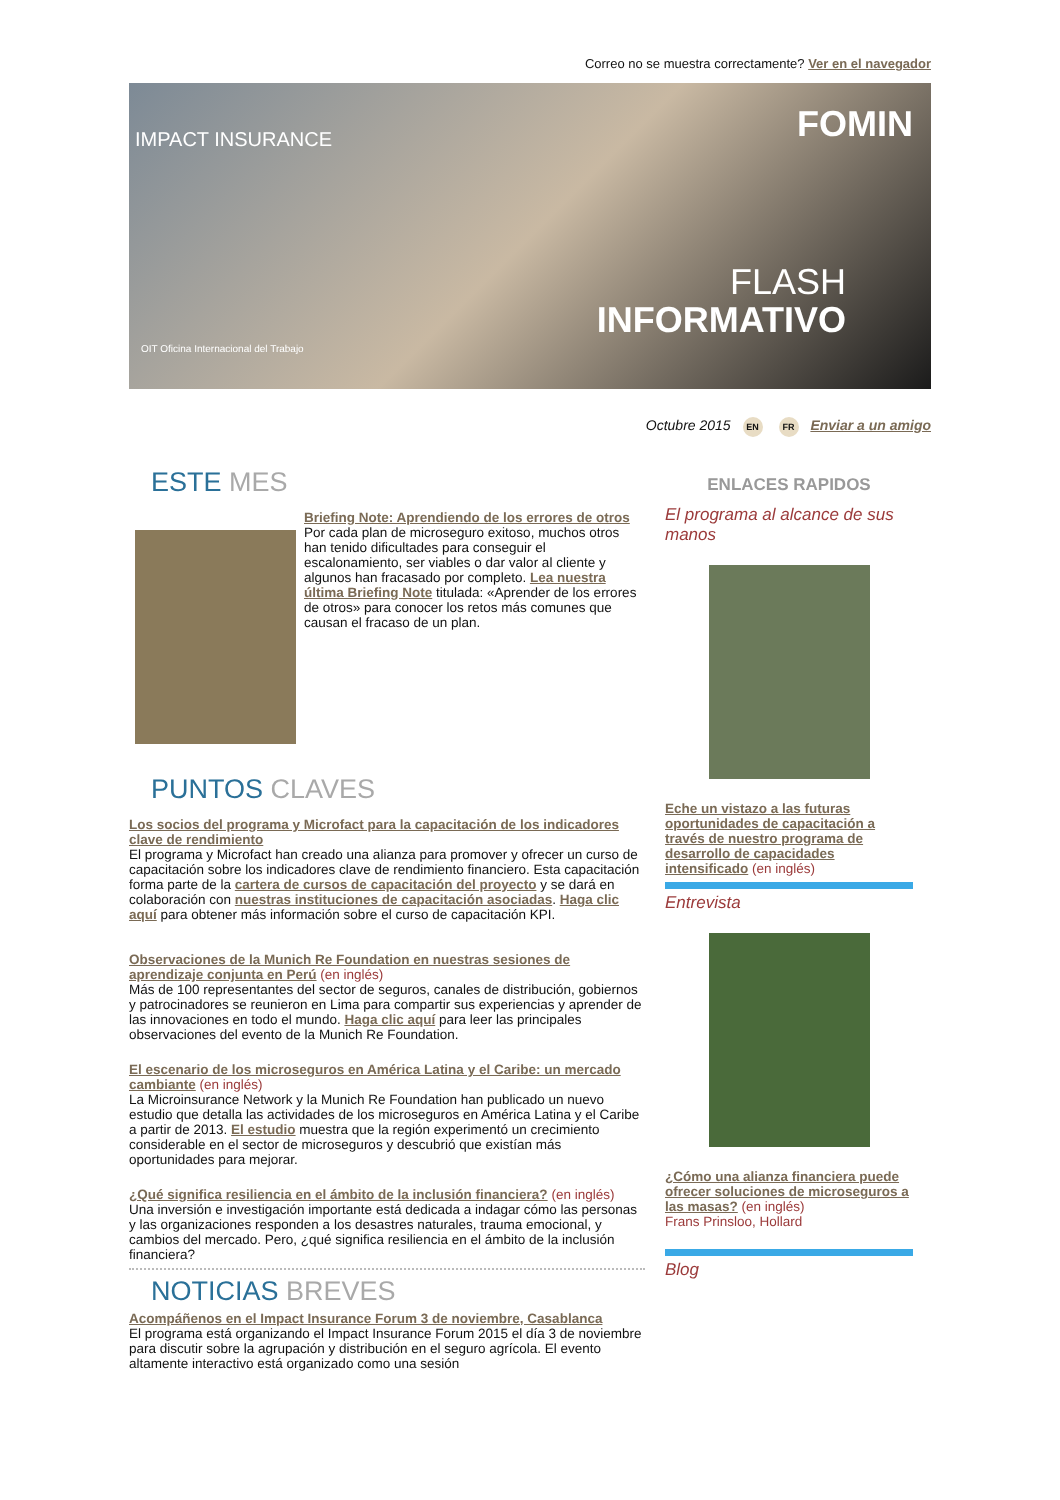Correo no se muestra correctamente? Ver en el navegador
IMPACT INSURANCE FOMIN
FLASH
INFORMATIVO
OIT Oficina Internacional del Trabajo
Octubre 2015 EN FR Enviar a un amigo
ESTE MES
Briefing Note: Aprendiendo de los errores de otros
Por cada plan de microseguro exitoso, muchos otros han tenido dificultades para conseguir el escalonamiento, ser viables o dar valor al cliente y algunos han fracasado por completo. Lea nuestra última Briefing Note titulada: «Aprender de los errores de otros» para conocer los retos más comunes que causan el fracaso de un plan.
PUNTOS CLAVES
Los socios del programa y Microfact para la capacitación de los indicadores clave de rendimiento
El programa y Microfact han creado una alianza para promover y ofrecer un curso de capacitación sobre los indicadores clave de rendimiento financiero. Esta capacitación forma parte de la cartera de cursos de capacitación del proyecto y se dará en colaboración con nuestras instituciones de capacitación asociadas. Haga clic aquí para obtener más información sobre el curso de capacitación KPI.
Observaciones de la Munich Re Foundation en nuestras sesiones de aprendizaje conjunta en Perú (en inglés)
Más de 100 representantes del sector de seguros, canales de distribución, gobiernos y patrocinadores se reunieron en Lima para compartir sus experiencias y aprender de las innovaciones en todo el mundo. Haga clic aquí para leer las principales observaciones del evento de la Munich Re Foundation.
El escenario de los microseguros en América Latina y el Caribe: un mercado cambiante (en inglés)
La Microinsurance Network y la Munich Re Foundation han publicado un nuevo estudio que detalla las actividades de los microseguros en América Latina y el Caribe a partir de 2013. El estudio muestra que la región experimentó un crecimiento considerable en el sector de microseguros y descubrió que existían más oportunidades para mejorar.
¿Qué significa resiliencia en el ámbito de la inclusión financiera? (en inglés)
Una inversión e investigación importante está dedicada a indagar cómo las personas y las organizaciones responden a los desastres naturales, trauma emocional, y cambios del mercado. Pero, ¿qué significa resiliencia en el ámbito de la inclusión financiera?
NOTICIAS BREVES
Acompáñenos en el Impact Insurance Forum 3 de noviembre, Casablanca
El programa está organizando el Impact Insurance Forum 2015 el día 3 de noviembre para discutir sobre la agrupación y distribución en el seguro agrícola. El evento altamente interactivo está organizado como una sesión
ENLACES RAPIDOS
El programa al alcance de sus manos
Eche un vistazo a las futuras oportunidades de capacitación a través de nuestro programa de desarrollo de capacidades intensificado (en inglés)
Entrevista
¿Cómo una alianza financiera puede ofrecer soluciones de microseguros a las masas? (en inglés)
Frans Prinsloo, Hollard
Blog